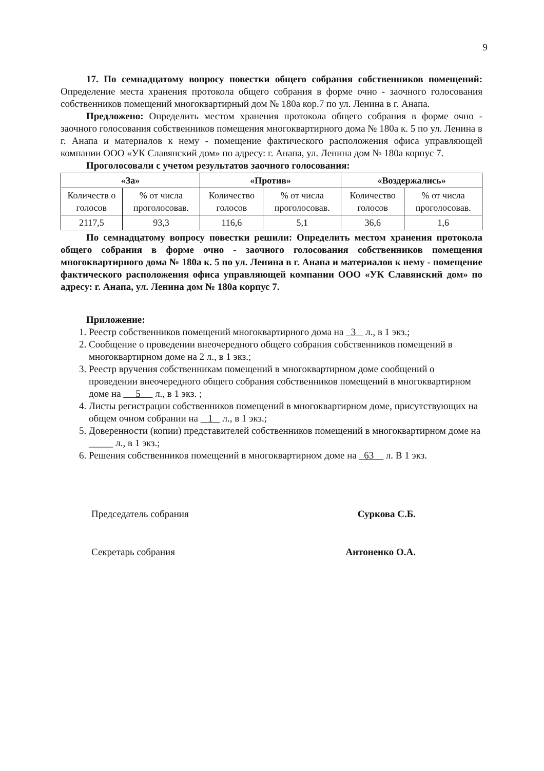9
17. По семнадцатому вопросу повестки общего собрания собственников помещений: Определение места хранения протокола общего собрания в форме очно - заочного голосования собственников помещений многоквартирный дом № 180а кор.7 по ул. Ленина в г. Анапа.
Предложено: Определить местом хранения протокола общего собрания в форме очно - заочного голосования собственников помещения многоквартирного дома № 180а к. 5 по ул. Ленина в г. Анапа и материалов к нему - помещение фактического расположения офиса управляющей компании ООО «УК Славянский дом» по адресу: г. Анапа, ул. Ленина дом № 180а корпус 7.
Проголосовали с учетом результатов заочного голосования:
| «За» | | «Против» | | «Воздержались» | |
| --- | --- | --- | --- | --- | --- |
| Количеств о голосов | % от числа проголосовав. | Количество голосов | % от числа проголосовав. | Количество голосов | % от числа проголосовав. |
| 2117,5 | 93,3 | 116,6 | 5,1 | 36,6 | 1,6 |
По семнадцатому вопросу повестки решили: Определить местом хранения протокола общего собрания в форме очно - заочного голосования собственников помещения многоквартирного дома № 180а к. 5 по ул. Ленина в г. Анапа и материалов к нему - помещение фактического расположения офиса управляющей компании ООО «УК Славянский дом» по адресу: г. Анапа, ул. Ленина дом № 180а корпус 7.
Приложение:
1. Реестр собственников помещений многоквартирного дома на 3 л., в 1 экз.;
2. Сообщение о проведении внеочередного общего собрания собственников помещений в многоквартирном доме на 2 л., в 1 экз.;
3. Реестр вручения собственникам помещений в многоквартирном доме сообщений о проведении внеочередного общего собрания собственников помещений в многоквартирном доме на 5 л., в 1 экз. ;
4. Листы регистрации собственников помещений в многоквартирном доме, присутствующих на общем очном собрании на 1 л., в 1 экз.;
5. Доверенности (копии) представителей собственников помещений в многоквартирном доме на _____ л., в 1 экз.;
6. Решения собственников помещений в многоквартирном доме на 63 л. В 1 экз.
Председатель собрания Суркова С.Б.
Секретарь собрания Антоненко О.А.